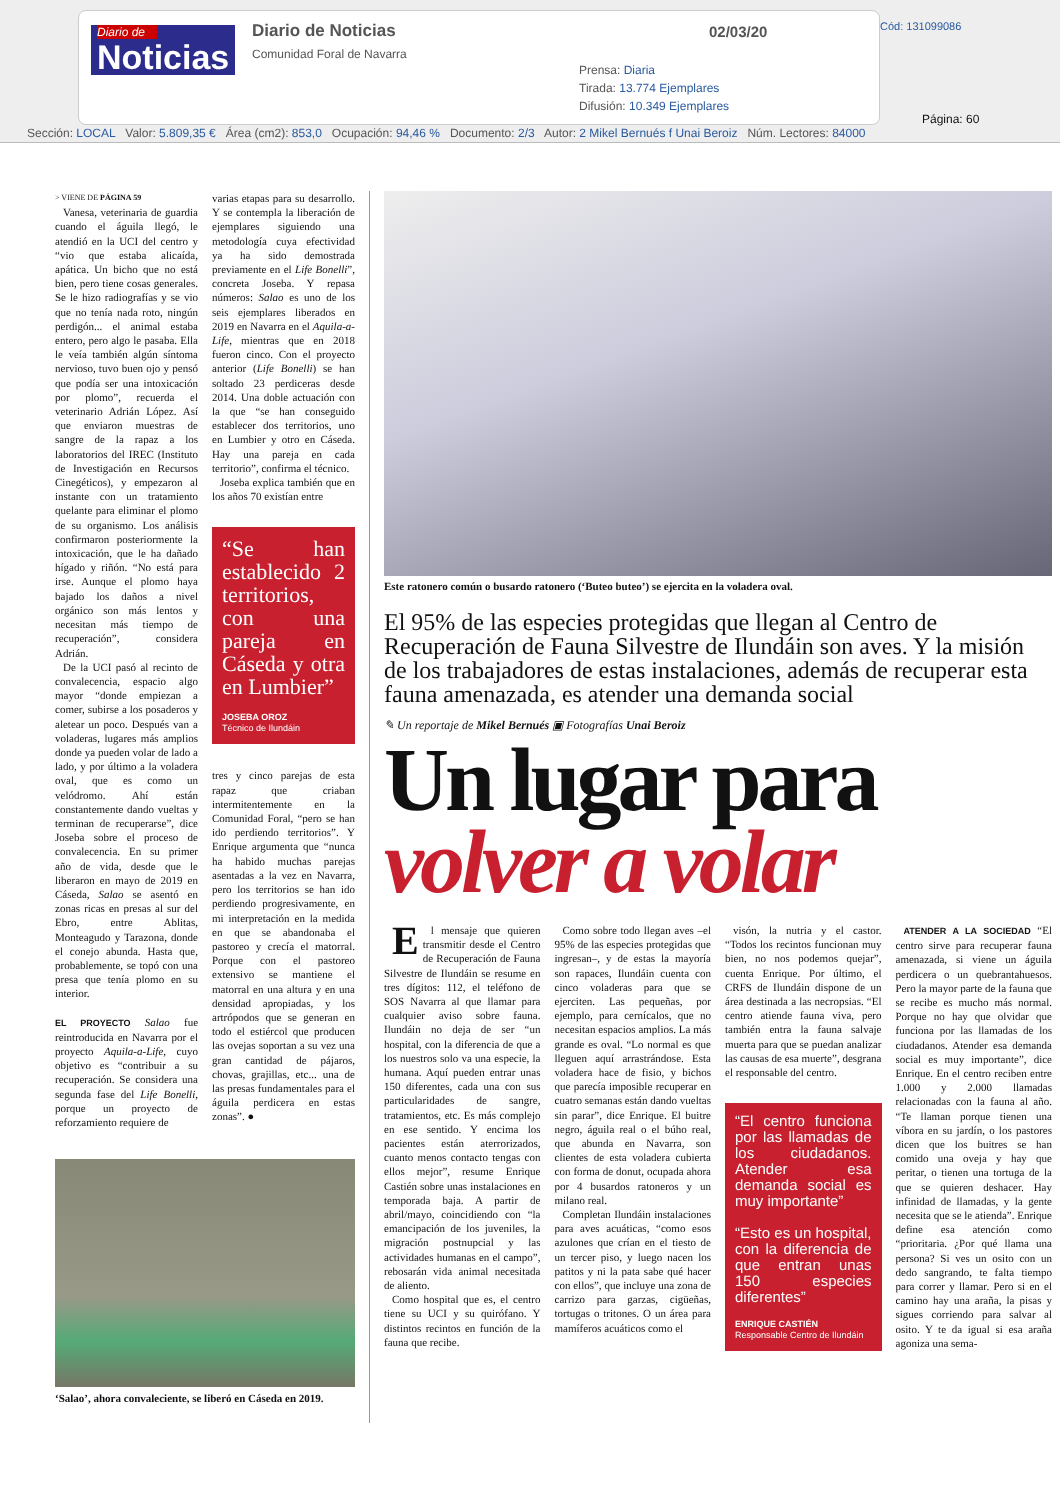Diario de
Noticias
Diario de Noticias
Comunidad Foral de Navarra
02/03/20
Prensa: Diaria
Tirada: 13.774 Ejemplares
Difusión: 10.349 Ejemplares
Cód: 131099086
Página: 60
Sección: LOCAL Valor: 5.809,35 € Área (cm2): 853,0 Ocupación: 94,46 % Documento: 2/3 Autor: 2 Mikel Bernués f Unai Beroiz Núm. Lectores: 84000
> VIENE DE PÁGINA 59
Vanesa, veterinaria de guardia cuando el águila llegó, le atendió en la UCI del centro y “vio que estaba alicaída, apática. Un bicho que no está bien, pero tiene cosas generales. Se le hizo radiografías y se vio que no tenía nada roto, ningún perdigón... el animal estaba entero, pero algo le pasaba. Ella le veía también algún síntoma nervioso, tuvo buen ojo y pensó que podía ser una intoxicación por plomo”, recuerda el veterinario Adrián López. Así que enviaron muestras de sangre de la rapaz a los laboratorios del IREC (Instituto de Investigación en Recursos Cinegéticos), y empezaron al instante con un tratamiento quelante para eliminar el plomo de su organismo. Los análisis confirmaron posteriormente la intoxicación, que le ha dañado hígado y riñón. “No está para irse. Aunque el plomo haya bajado los daños a nivel orgánico son más lentos y necesitan más tiempo de recuperación”, considera Adrián.
De la UCI pasó al recinto de convalecencia, espacio algo mayor “donde empiezan a comer, subirse a los posaderos y aletear un poco. Después van a voladeras, lugares más amplios donde ya pueden volar de lado a lado, y por último a la voladera oval, que es como un velódromo. Ahí están constantemente dando vueltas y terminan de recuperarse”, dice Joseba sobre el proceso de convalecencia. En su primer año de vida, desde que le liberaron en mayo de 2019 en Cáseda, Salao se asentó en zonas ricas en presas al sur del Ebro, entre Ablitas, Monteagudo y Tarazona, donde el conejo abunda. Hasta que, probablemente, se topó con una presa que tenía plomo en su interior.
EL PROYECTO Salao fue reintroducida en Navarra por el proyecto Aquila-a-Life, cuyo objetivo es “contribuir a su recuperación. Se considera una segunda fase del Life Bonelli, porque un proyecto de reforzamiento requiere de
varias etapas para su desarrollo. Y se contempla la liberación de ejemplares siguiendo una metodología cuya efectividad ya ha sido demostrada previamente en el Life Bonelli”, concreta Joseba. Y repasa números: Salao es uno de los seis ejemplares liberados en 2019 en Navarra en el Aquila-a-Life, mientras que en 2018 fueron cinco. Con el proyecto anterior (Life Bonelli) se han soltado 23 perdiceras desde 2014. Una doble actuación con la que “se han conseguido establecer dos territorios, uno en Lumbier y otro en Cáseda. Hay una pareja en cada territorio”, confirma el técnico.
Joseba explica también que en los años 70 existían entre
“Se han establecido 2 territorios, con una pareja en Cáseda y otra en Lumbier”
JOSEBA OROZ
Técnico de Ilundáin
tres y cinco parejas de esta rapaz que criaban intermitentemente en la Comunidad Foral, “pero se han ido perdiendo territorios”. Y Enrique argumenta que “nunca ha habido muchas parejas asentadas a la vez en Navarra, pero los territorios se han ido perdiendo progresivamente, en mi interpretación en la medida en que se abandonaba el pastoreo y crecía el matorral. Porque con el pastoreo extensivo se mantiene el matorral en una altura y en una densidad apropiadas, y los artrópodos que se generan en todo el estiércol que producen las ovejas soportan a su vez una gran cantidad de pájaros, chovas, grajillas, etc... una de las presas fundamentales para el águila perdicera en estas zonas”. ●
‘Salao’, ahora convaleciente, se liberó en Cáseda en 2019.
Este ratonero común o busardo ratonero (‘Buteo buteo’) se ejercita en la voladera oval.
El 95% de las especies protegidas que llegan al Centro de Recuperación de Fauna Silvestre de Ilundáin son aves. Y la misión de los trabajadores de estas instalaciones, además de recuperar esta fauna amenazada, es atender una demanda social
✎ Un reportaje de Mikel Bernués ▣ Fotografías Unai Beroiz
Un lugar para
volver a volar
El mensaje que quieren transmitir desde el Centro de Recuperación de Fauna Silvestre de Ilundáin se resume en tres dígitos: 112, el teléfono de SOS Navarra al que llamar para cualquier aviso sobre fauna. Ilundáin no deja de ser “un hospital, con la diferencia de que a los nuestros solo va una especie, la humana. Aquí pueden entrar unas 150 diferentes, cada una con sus particularidades de sangre, tratamientos, etc. Es más complejo en ese sentido. Y encima los pacientes están aterrorizados, cuanto menos contacto tengas con ellos mejor”, resume Enrique Castién sobre unas instalaciones en temporada baja. A partir de abril/mayo, coincidiendo con “la emancipación de los juveniles, la migración postnupcial y las actividades humanas en el campo”, rebosarán vida animal necesitada de aliento.
Como hospital que es, el centro tiene su UCI y su quirófano. Y distintos recintos en función de la fauna que recibe.
Como sobre todo llegan aves –el 95% de las especies protegidas que ingresan–, y de estas la mayoría son rapaces, Ilundáin cuenta con cinco voladeras para que se ejerciten. Las pequeñas, por ejemplo, para cernícalos, que no necesitan espacios amplios. La más grande es oval. “Lo normal es que lleguen aquí arrastrándose. Esta voladera hace de fisio, y bichos que parecía imposible recuperar en cuatro semanas están dando vueltas sin parar”, dice Enrique. El buitre negro, águila real o el búho real, que abunda en Navarra, son clientes de esta voladera cubierta con forma de donut, ocupada ahora por 4 busardos ratoneros y un milano real.
Completan Ilundáin instalaciones para aves acuáticas, “como esos azulones que crían en el tiesto de un tercer piso, y luego nacen los patitos y ni la pata sabe qué hacer con ellos”, que incluye una zona de carrizo para garzas, cigüeñas, tortugas o tritones. O un área para mamíferos acuáticos como el
visón, la nutria y el castor. “Todos los recintos funcionan muy bien, no nos podemos quejar”, cuenta Enrique. Por último, el CRFS de Ilundáin dispone de un área destinada a las necropsias. “El centro atiende fauna viva, pero también entra la fauna salvaje muerta para que se puedan analizar las causas de esa muerte”, desgrana el responsable del centro.
“El centro funciona por las llamadas de los ciudadanos. Atender esa demanda social es muy importante”
“Esto es un hospital, con la diferencia de que entran unas 150 especies diferentes”
ENRIQUE CASTIÉN
Responsable Centro de Ilundáin
ATENDER A LA SOCIEDAD “El centro sirve para recuperar fauna amenazada, si viene un águila perdicera o un quebrantahuesos. Pero la mayor parte de la fauna que se recibe es mucho más normal. Porque no hay que olvidar que funciona por las llamadas de los ciudadanos. Atender esa demanda social es muy importante”, dice Enrique. En el centro reciben entre 1.000 y 2.000 llamadas relacionadas con la fauna al año. “Te llaman porque tienen una víbora en su jardín, o los pastores dicen que los buitres se han comido una oveja y hay que peritar, o tienen una tortuga de la que se quieren deshacer. Hay infinidad de llamadas, y la gente necesita que se le atienda”. Enrique define esa atención como “prioritaria. ¿Por qué llama una persona? Si ves un osito con un dedo sangrando, te falta tiempo para correr y llamar. Pero si en el camino hay una araña, la pisas y sigues corriendo para salvar al osito. Y te da igual si esa araña agoniza una sema-